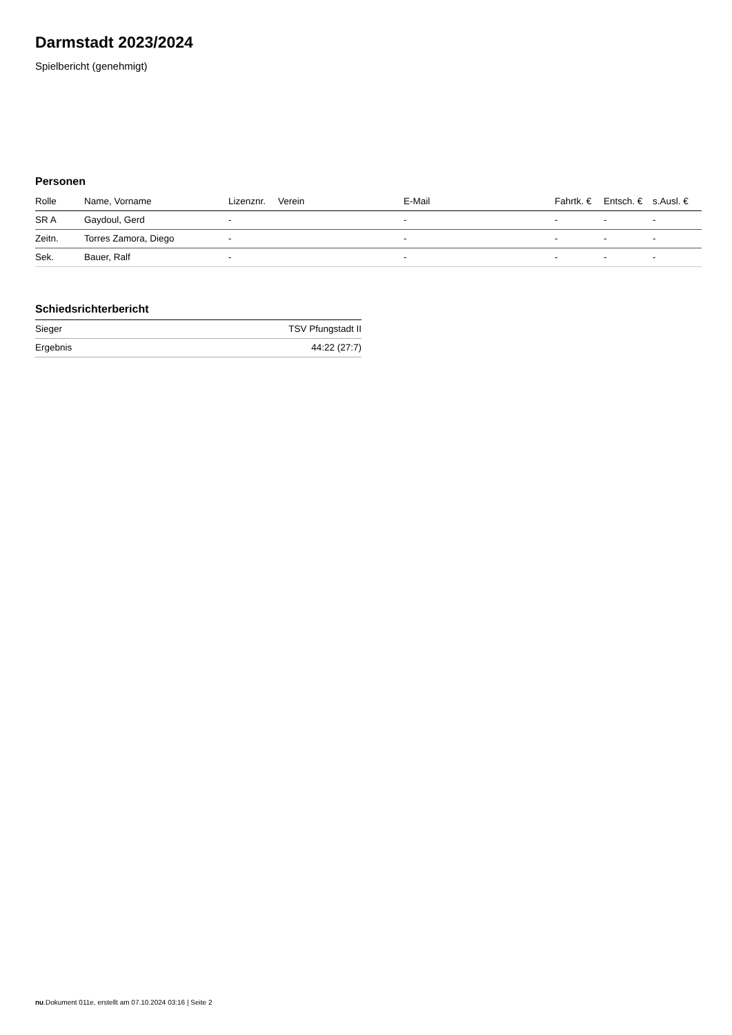Darmstadt 2023/2024
Spielbericht (genehmigt)
Personen
| Rolle | Name, Vorname | Lizenznr. | Verein | E-Mail | Fahrtk. € | Entsch. € | s.Ausl. € |
| --- | --- | --- | --- | --- | --- | --- | --- |
| SR A | Gaydoul, Gerd | - | | - | - | - | - |
| Zeitn. | Torres Zamora, Diego | - | | - | - | - | - |
| Sek. | Bauer, Ralf | - | | - | - | - | - |
Schiedsrichterbericht
| Sieger | TSV Pfungstadt II |
| Ergebnis | 44:22 (27:7) |
nu.Dokument 011e, erstellt am 07.10.2024 03:16 | Seite 2